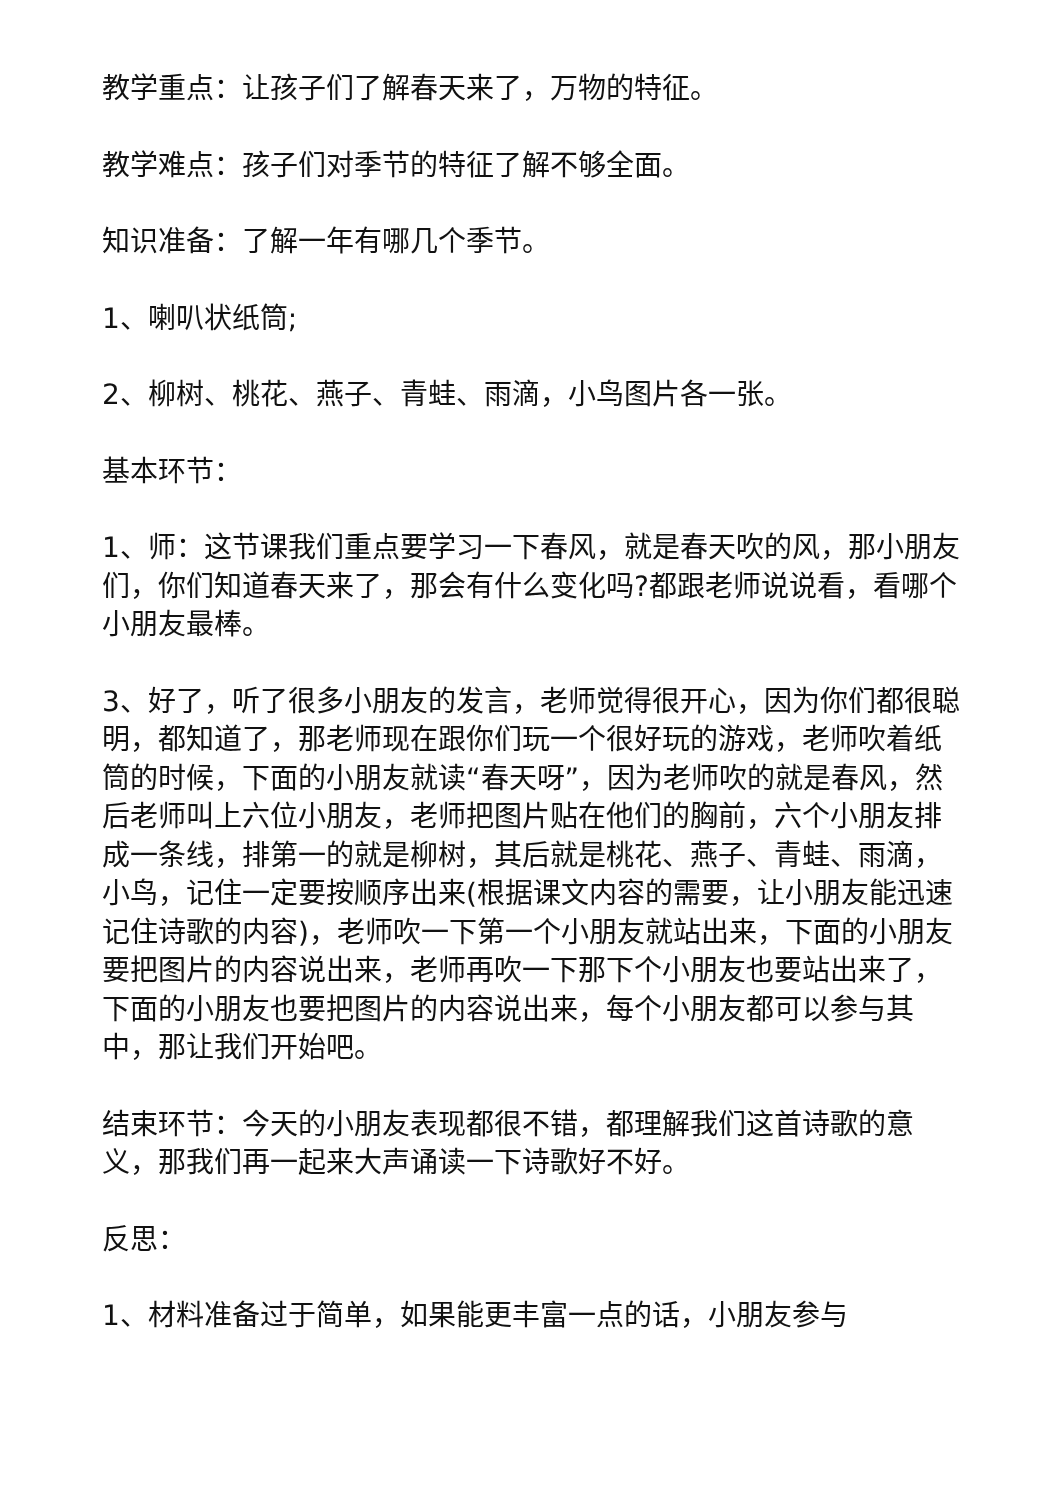教学重点：让孩子们了解春天来了，万物的特征。
教学难点：孩子们对季节的特征了解不够全面。
知识准备：了解一年有哪几个季节。
1、喇叭状纸筒;
2、柳树、桃花、燕子、青蛙、雨滴，小鸟图片各一张。
基本环节：
1、师：这节课我们重点要学习一下春风，就是春天吹的风，那小朋友们，你们知道春天来了，那会有什么变化吗?都跟老师说说看，看哪个小朋友最棒。
3、好了，听了很多小朋友的发言，老师觉得很开心，因为你们都很聪明，都知道了，那老师现在跟你们玩一个很好玩的游戏，老师吹着纸筒的时候，下面的小朋友就读“春天呀”，因为老师吹的就是春风，然后老师叫上六位小朋友，老师把图片贴在他们的胸前，六个小朋友排成一条线，排第一的就是柳树，其后就是桃花、燕子、青蛙、雨滴，小鸟，记住一定要按顺序出来(根据课文内容的需要，让小朋友能迅速记住诗歌的内容)，老师吹一下第一个小朋友就站出来，下面的小朋友要把图片的内容说出来，老师再吹一下那下个小朋友也要站出来了，下面的小朋友也要把图片的内容说出来，每个小朋友都可以参与其中，那让我们开始吧。
结束环节：今天的小朋友表现都很不错，都理解我们这首诗歌的意义，那我们再一起来大声诵读一下诗歌好不好。
反思：
1、材料准备过于简单，如果能更丰富一点的话，小朋友参与